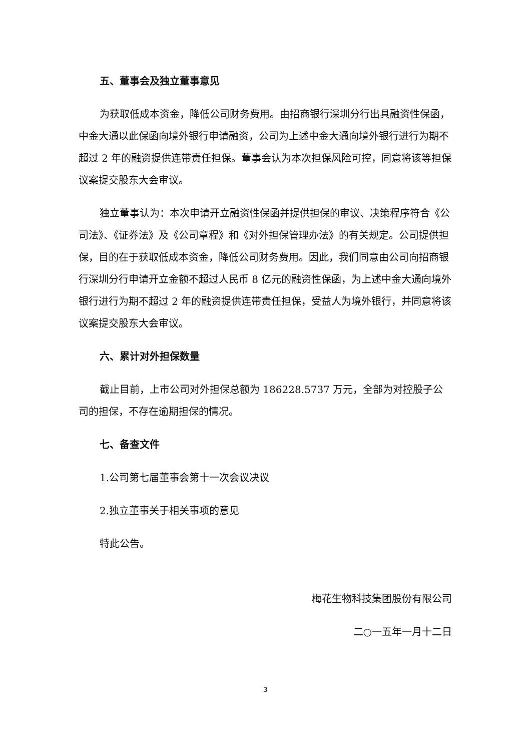五、董事会及独立董事意见
为获取低成本资金，降低公司财务费用。由招商银行深圳分行出具融资性保函，中金大通以此保函向境外银行申请融资，公司为上述中金大通向境外银行进行为期不超过 2 年的融资提供连带责任担保。董事会认为本次担保风险可控，同意将该等担保议案提交股东大会审议。
独立董事认为：本次申请开立融资性保函并提供担保的审议、决策程序符合《公司法》、《证券法》及《公司章程》和《对外担保管理办法》的有关规定。公司提供担保，目的在于获取低成本资金，降低公司财务费用。因此，我们同意由公司向招商银行深圳分行申请开立金额不超过人民币 8 亿元的融资性保函，为上述中金大通向境外银行进行为期不超过 2 年的融资提供连带责任担保，受益人为境外银行，并同意将该议案提交股东大会审议。
六、累计对外担保数量
截止目前，上市公司对外担保总额为 186228.5737 万元，全部为对控股子公司的担保，不存在逾期担保的情况。
七、备查文件
1.公司第七届董事会第十一次会议决议
2.独立董事关于相关事项的意见
特此公告。
梅花生物科技集团股份有限公司
二○一五年一月十二日
3